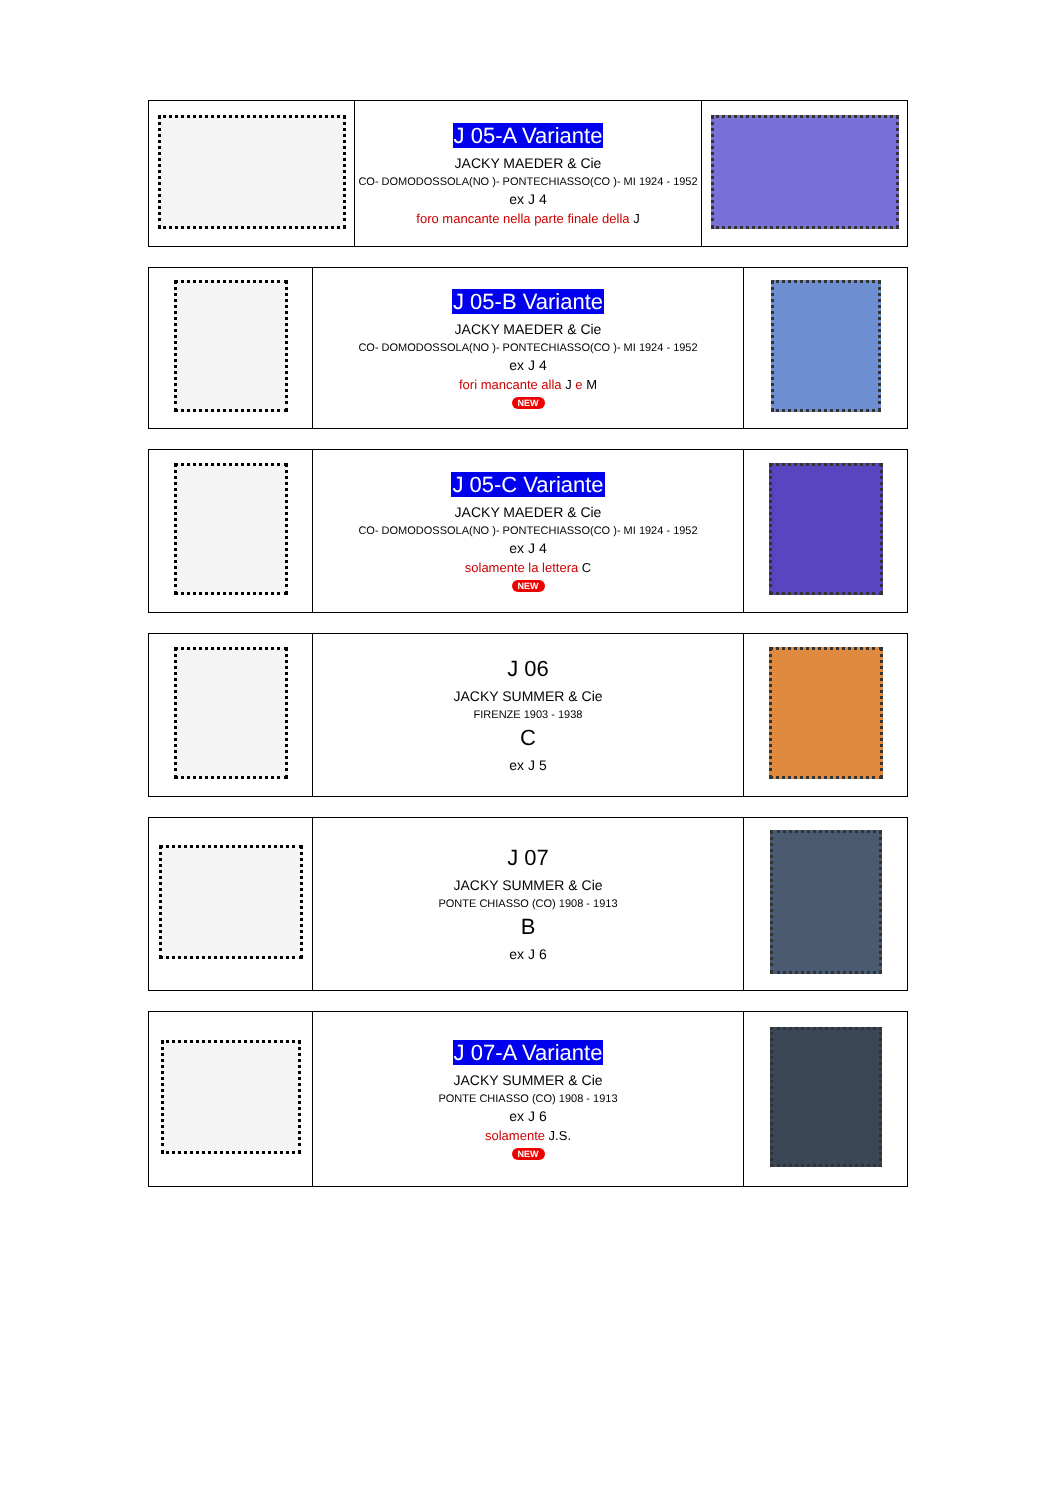| | J 05-A Variante JACKY MAEDER & Cie CO- DOMODOSSOLA(NO )- PONTECHIASSO(CO )- MI 1924 - 1952 ex J 4 foro mancante nella parte finale della J | |
| | J 05-B Variante JACKY MAEDER & Cie CO- DOMODOSSOLA(NO )- PONTECHIASSO(CO )- MI 1924 - 1952 ex J 4 fori mancante alla J e M NEW | |
| | J 05-C Variante JACKY MAEDER & Cie CO- DOMODOSSOLA(NO )- PONTECHIASSO(CO )- MI 1924 - 1952 ex J 4 solamente la lettera C NEW | |
| | J 06 JACKY SUMMER & Cie FIRENZE 1903 - 1938 C ex J 5 | |
| | J 07 JACKY SUMMER & Cie PONTE CHIASSO (CO) 1908 - 1913 B ex J 6 | |
| | J 07-A Variante JACKY SUMMER & Cie PONTE CHIASSO (CO) 1908 - 1913 ex J 6 solamente J.S. NEW | |